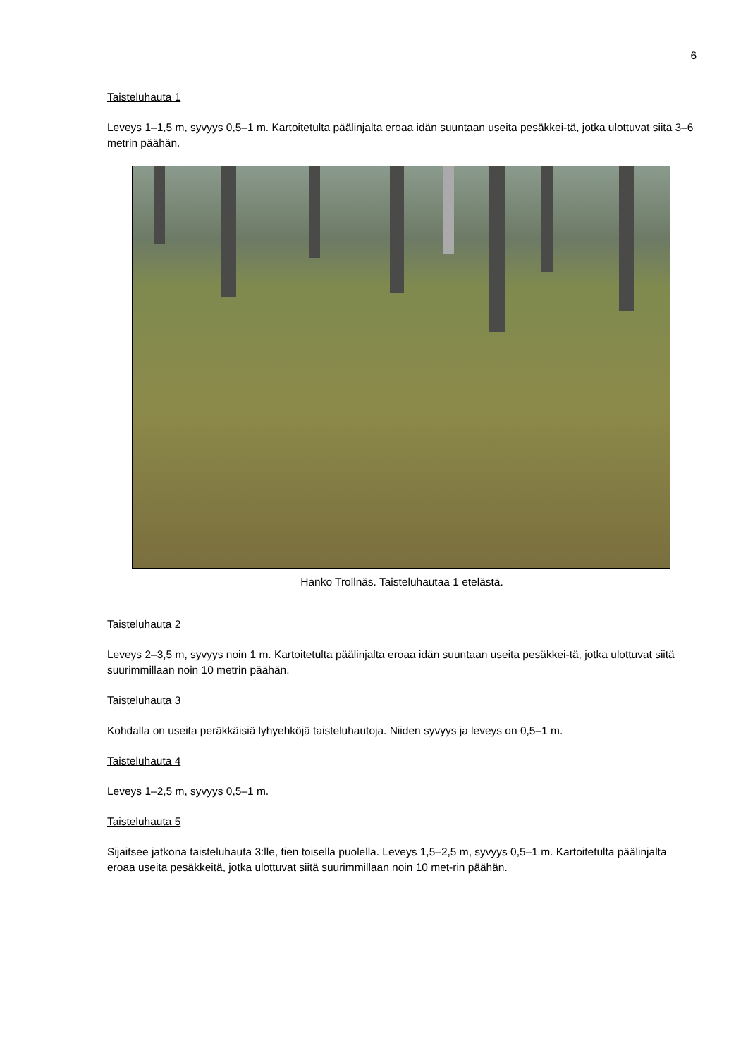6
Taisteluhauta 1
Leveys 1–1,5 m, syvyys 0,5–1 m. Kartoitetulta päälinjalta eroaa idän suuntaan useita pesäkkei-tä, jotka ulottuvat siitä 3–6 metrin päähän.
Hanko Trollnäs. Taisteluhautaa 1 etelästä.
Taisteluhauta 2
Leveys 2–3,5 m, syvyys noin 1 m. Kartoitetulta päälinjalta eroaa idän suuntaan useita pesäkkei-tä, jotka ulottuvat siitä suurimmillaan noin 10 metrin päähän.
Taisteluhauta 3
Kohdalla on useita peräkkäisiä lyhyehköjä taisteluhautoja. Niiden syvyys ja leveys on 0,5–1 m.
Taisteluhauta 4
Leveys 1–2,5 m, syvyys 0,5–1 m.
Taisteluhauta 5
Sijaitsee jatkona taisteluhauta 3:lle, tien toisella puolella. Leveys 1,5–2,5 m, syvyys 0,5–1 m. Kartoitetulta päälinjalta eroaa useita pesäkkeitä, jotka ulottuvat siitä suurimmillaan noin 10 met-rin päähän.